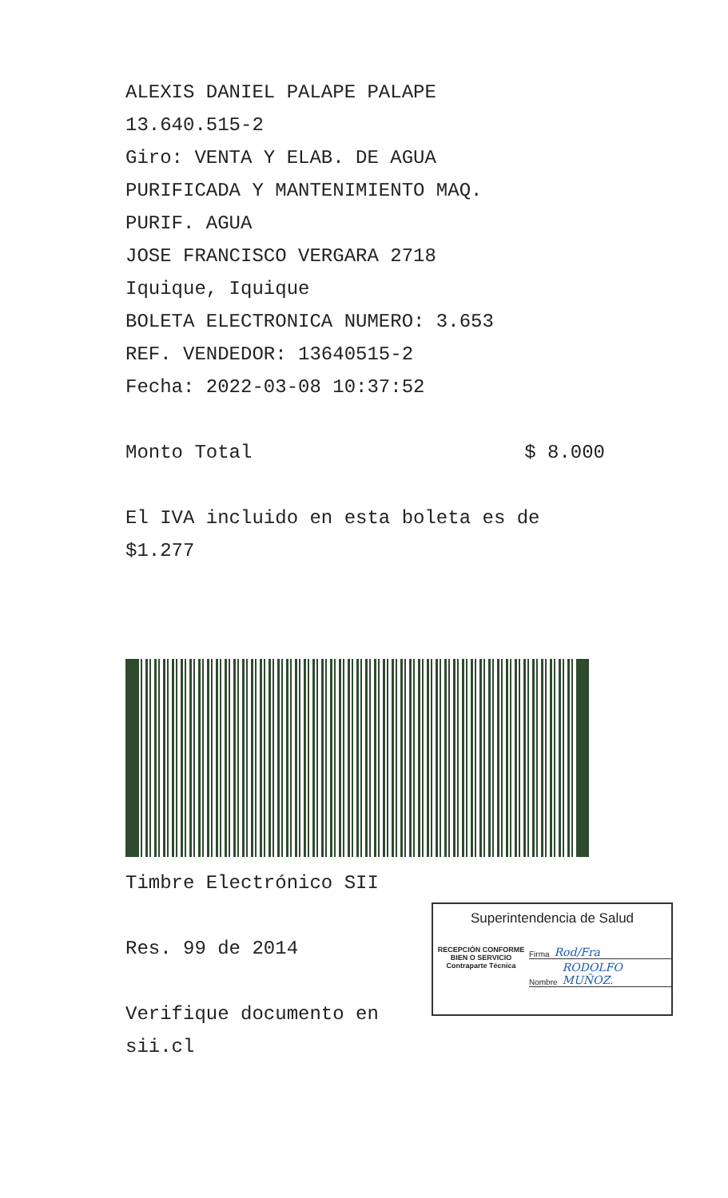ALEXIS DANIEL PALAPE PALAPE
13.640.515-2
Giro: VENTA Y ELAB. DE AGUA
PURIFICADA Y MANTENIMIENTO MAQ.
PURIF. AGUA
JOSE FRANCISCO VERGARA 2718
Iquique, Iquique
BOLETA ELECTRONICA NUMERO: 3.653
REF. VENDEDOR: 13640515-2
Fecha: 2022-03-08 10:37:52
Monto Total $ 8.000
El IVA incluido en esta boleta es de
$1.277
Timbre Electrónico SII
Res. 99 de 2014
Verifique documento en
sii.cl
Superintendencia de Salud
RECEPCIÓN CONFORME
BIEN O SERVICIO
Contraparte Técnica
Firma Rod/Fra
Nombre RODOLFO MUÑOZ.